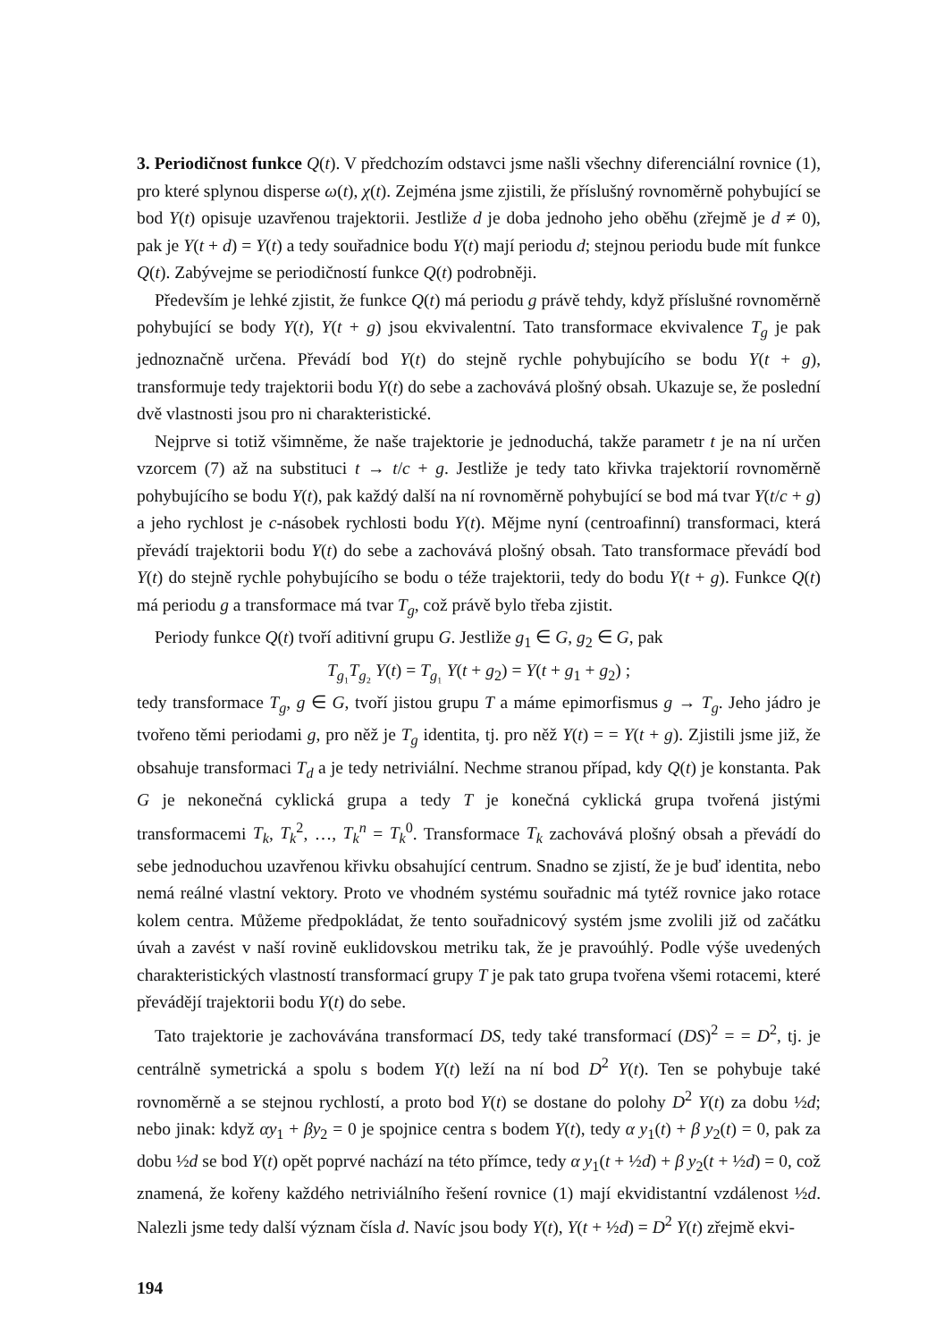3. Periodičnost funkce Q(t). V předchozím odstavci jsme našli všechny diferenciální rovnice (1), pro které splynou disperse ω(t), χ(t). Zejména jsme zjistili, že příslušný rovnoměrně pohybující se bod Y(t) opisuje uzavřenou trajektorii. Jestliže d je doba jednoho jeho oběhu (zřejmě je d ≠ 0), pak je Y(t + d) = Y(t) a tedy souřadnice bodu Y(t) mají periodu d; stejnou periodu bude mít funkce Q(t). Zabývejme se periodičností funkce Q(t) podrobněji.
Především je lehké zjistit, že funkce Q(t) má periodu g právě tehdy, když příslušné rovnoměrně pohybující se body Y(t), Y(t + g) jsou ekvivalentní. Tato transformace ekvivalence T<sub>g</sub> je pak jednoznačně určena. Převádí bod Y(t) do stejně rychle pohybujícího se bodu Y(t + g), transformuje tedy trajektorii bodu Y(t) do sebe a zachovává plošný obsah. Ukazuje se, že poslední dvě vlastnosti jsou pro ni charakteristické.
Nejprve si totiž všimněme, že naše trajektorie je jednoduchá, takže parametr t je na ní určen vzorcem (7) až na substituci t → t/c + g. Jestliže je tedy tato křivka trajektorií rovnoměrně pohybujícího se bodu Y(t), pak každý další na ní rovnoměrně pohybující se bod má tvar Y(t/c + g) a jeho rychlost je c-násobek rychlosti bodu Y(t). Mějme nyní (centroafinní) transformaci, která převádí trajektorii bodu Y(t) do sebe a zachovává plošný obsah. Tato transformace převádí bod Y(t) do stejně rychle pohybujícího se bodu o téže trajektorii, tedy do bodu Y(t + g). Funkce Q(t) má periodu g a transformace má tvar T<sub>g</sub>, což právě bylo třeba zjistit.
Periody funkce Q(t) tvoří aditivní grupu G. Jestliže g<sub>1</sub> ∈ G, g<sub>2</sub> ∈ G, pak
T<sub>g₁</sub>T<sub>g₂</sub> Y(t) = T<sub>g₁</sub> Y(t + g<sub>2</sub>) = Y(t + g<sub>1</sub> + g<sub>2</sub>) ;
tedy transformace T<sub>g</sub>, g ∈ G, tvoří jistou grupu T a máme epimorfismus g → T<sub>g</sub>. Jeho jádro je tvořeno těmi periodami g, pro něž je T<sub>g</sub> identita, tj. pro něž Y(t) = = Y(t + g). Zjistili jsme již, že obsahuje transformaci T<sub>d</sub> a je tedy netriviální. Nechme stranou případ, kdy Q(t) je konstanta. Pak G je nekonečná cyklická grupa a tedy T je konečná cyklická grupa tvořená jistými transformacemi T<sub>k</sub>, T<sub>k</sub><sup>2</sup>, …, T<sub>k</sub><sup>n</sup> = T<sub>k</sub><sup>0</sup>. Transformace T<sub>k</sub> zachovává plošný obsah a převádí do sebe jednoduchou uzavřenou křivku obsahující centrum. Snadno se zjistí, že je buď identita, nebo nemá reálné vlastní vektory. Proto ve vhodném systému souřadnic má tytéž rovnice jako rotace kolem centra. Můžeme předpokládat, že tento souřadnicový systém jsme zvolili již od začátku úvah a zavést v naší rovině euklidovskou metriku tak, že je pravoúhlý. Podle výše uvedených charakteristických vlastností transformací grupy T je pak tato grupa tvořena všemi rotacemi, které převádějí trajektorii bodu Y(t) do sebe.
Tato trajektorie je zachovávána transformací DS, tedy také transformací (DS)<sup>2</sup> = = D<sup>2</sup>, tj. je centrálně symetrická a spolu s bodem Y(t) leží na ní bod D<sup>2</sup> Y(t). Ten se pohybuje také rovnoměrně a se stejnou rychlostí, a proto bod Y(t) se dostane do polohy D<sup>2</sup> Y(t) za dobu ½d; nebo jinak: když αy<sub>1</sub> + βy<sub>2</sub> = 0 je spojnice centra s bodem Y(t), tedy α y<sub>1</sub>(t) + β y<sub>2</sub>(t) = 0, pak za dobu ½d se bod Y(t) opět poprvé nachází na této přímce, tedy α y<sub>1</sub>(t + ½d) + β y<sub>2</sub>(t + ½d) = 0, což znamená, že kořeny každého netriviálního řešení rovnice (1) mají ekvidistantní vzdálenost ½d. Nalezli jsme tedy další význam čísla d. Navíc jsou body Y(t), Y(t + ½d) = D<sup>2</sup> Y(t) zřejmě ekvi-
194